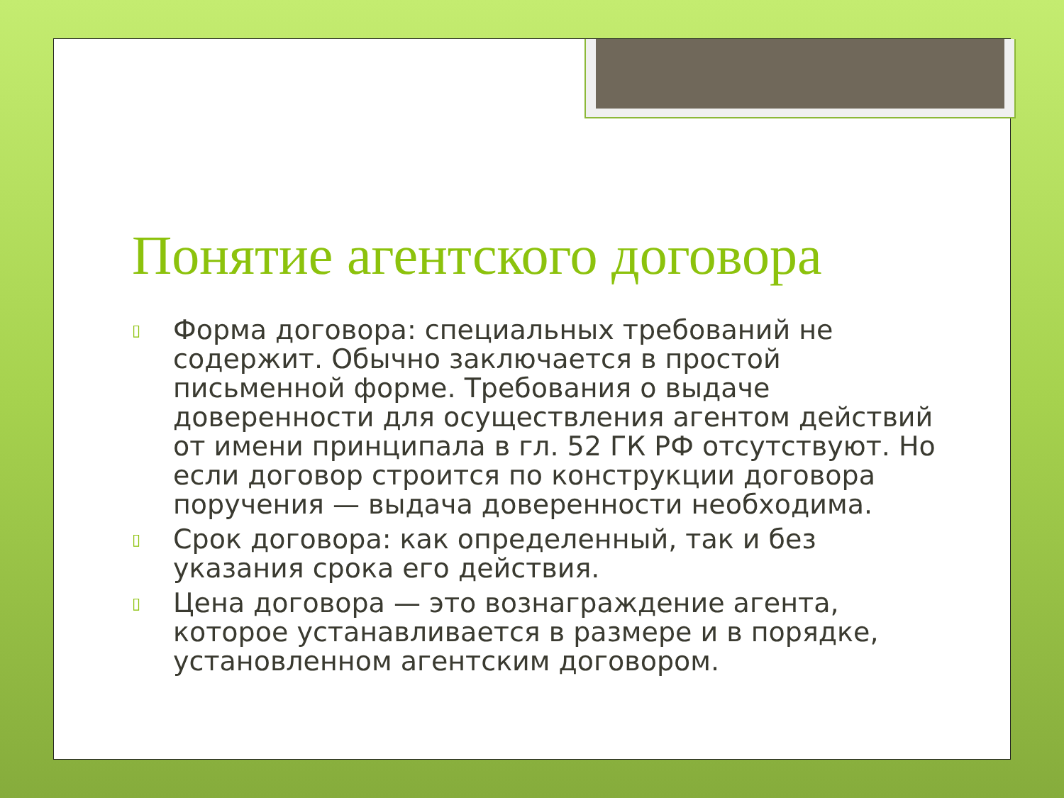Понятие агентского договора
▯ Форма договора: специальных требований не содержит. Обычно заключается в простой письменной форме. Требования о выдаче доверенности для осуществления агентом действий от имени принципала в гл. 52 ГК РФ отсутствуют. Но если договор строится по конструкции договора поручения — выдача доверенности необходима.
▯ Срок договора: как определенный, так и без указания срока его действия.
▯ Цена договора — это вознаграждение агента, которое устанавливается в размере и в порядке, установленном агентским договором.